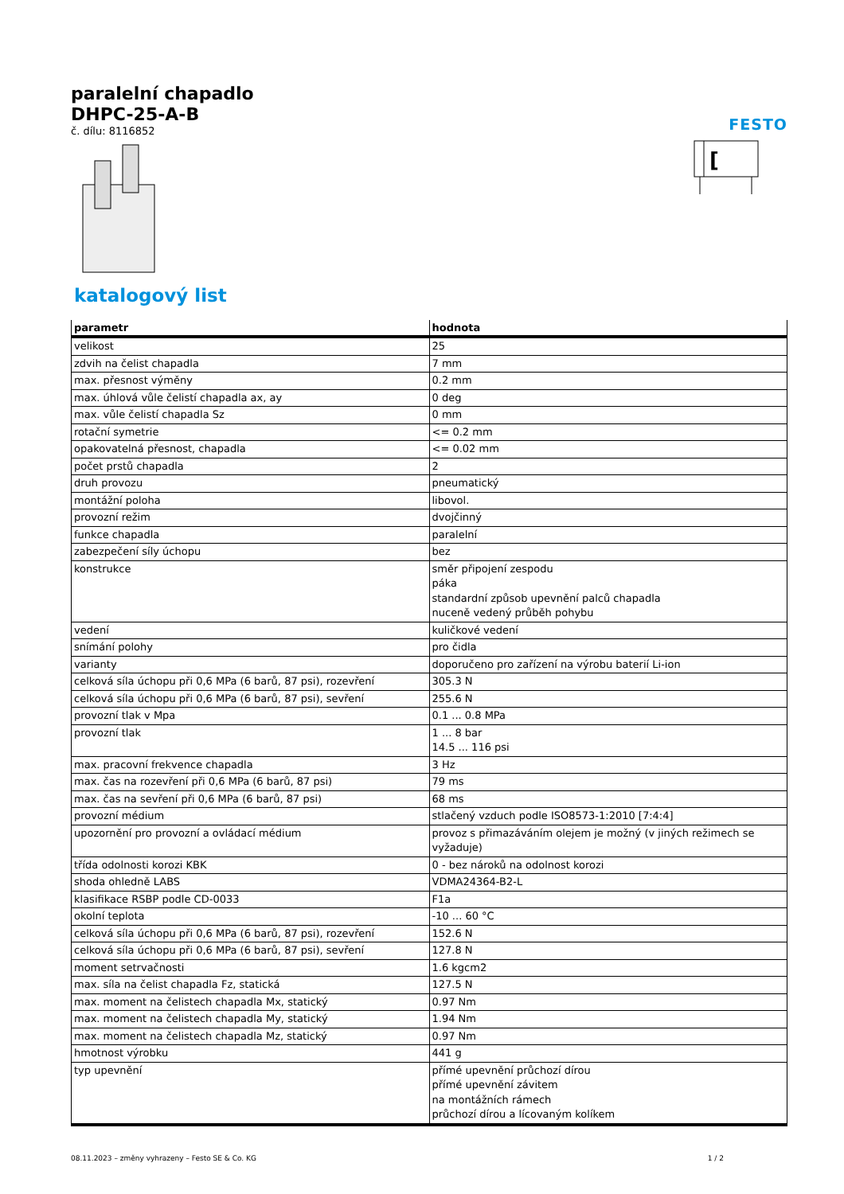paralelní chapadlo
DHPC-25-A-B
č. dílu: 8116852
FESTO
[
katalogový list
| parametr | hodnota |
| --- | --- |
| velikost | 25 |
| zdvih na čelist chapadla | 7 mm |
| max. přesnost výměny | 0.2 mm |
| max. úhlová vůle čelistí chapadla ax, ay | 0 deg |
| max. vůle čelistí chapadla Sz | 0 mm |
| rotační symetrie | <= 0.2 mm |
| opakovatelná přesnost, chapadla | <= 0.02 mm |
| počet prstů chapadla | 2 |
| druh provozu | pneumatický |
| montážní poloha | libovol. |
| provozní režim | dvojčinný |
| funkce chapadla | paralelní |
| zabezpečení síly úchopu | bez |
| konstrukce | směr připojení zespodu páka standardní způsob upevnění palců chapadla nuceně vedený průběh pohybu |
| vedení | kuličkové vedení |
| snímání polohy | pro čidla |
| varianty | doporučeno pro zařízení na výrobu baterií Li-ion |
| celková síla úchopu při 0,6 MPa (6 barů, 87 psi), rozevření | 305.3 N |
| celková síla úchopu při 0,6 MPa (6 barů, 87 psi), sevření | 255.6 N |
| provozní tlak v Mpa | 0.1 ... 0.8 MPa |
| provozní tlak | 1 ... 8 bar 14.5 ... 116 psi |
| max. pracovní frekvence chapadla | 3 Hz |
| max. čas na rozevření při 0,6 MPa (6 barů, 87 psi) | 79 ms |
| max. čas na sevření při 0,6 MPa (6 barů, 87 psi) | 68 ms |
| provozní médium | stlačený vzduch podle ISO8573-1:2010 [7:4:4] |
| upozornění pro provozní a ovládací médium | provoz s přimazáváním olejem je možný (v jiných režimech se vyžaduje) |
| třída odolnosti korozi KBK | 0 - bez nároků na odolnost korozi |
| shoda ohledně LABS | VDMA24364-B2-L |
| klasifikace RSBP podle CD-0033 | F1a |
| okolní teplota | -10 ... 60 °C |
| celková síla úchopu při 0,6 MPa (6 barů, 87 psi), rozevření | 152.6 N |
| celková síla úchopu při 0,6 MPa (6 barů, 87 psi), sevření | 127.8 N |
| moment setrvačnosti | 1.6 kgcm2 |
| max. síla na čelist chapadla Fz, statická | 127.5 N |
| max. moment na čelistech chapadla Mx, statický | 0.97 Nm |
| max. moment na čelistech chapadla My, statický | 1.94 Nm |
| max. moment na čelistech chapadla Mz, statický | 0.97 Nm |
| hmotnost výrobku | 441 g |
| typ upevnění | přímé upevnění průchozí dírou přímé upevnění závitem na montážních rámech průchozí dírou a lícovaným kolíkem |
08.11.2023 – změny vyhrazeny – Festo SE & Co. KG 1 / 2